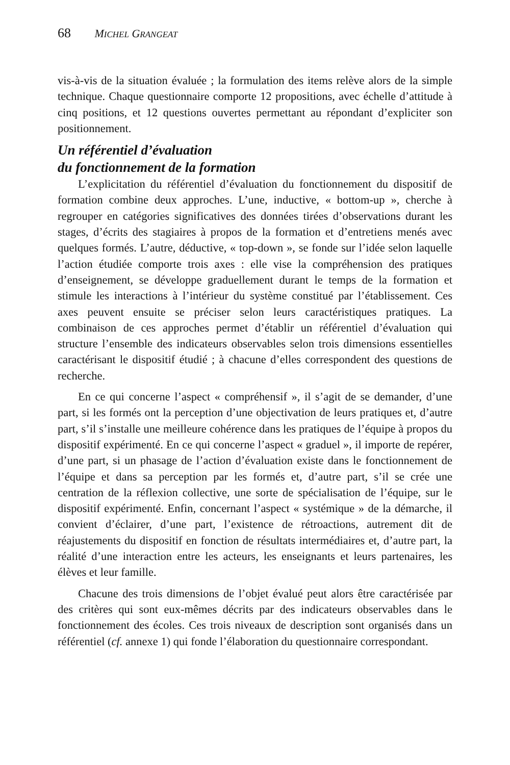68 MICHEL GRANGEAT
vis-à-vis de la situation évaluée ; la formulation des items relève alors de la simple technique. Chaque questionnaire comporte 12 propositions, avec échelle d’attitude à cinq positions, et 12 questions ouvertes permettant au répondant d’expliciter son positionnement.
Un référentiel d’évaluation
du fonctionnement de la formation
L’explicitation du référentiel d’évaluation du fonctionnement du dispositif de formation combine deux approches. L’une, inductive, « bottom-up », cherche à regrouper en catégories significatives des données tirées d’observations durant les stages, d’écrits des stagiaires à propos de la formation et d’entretiens menés avec quelques formés. L’autre, déductive, « top-down », se fonde sur l’idée selon laquelle l’action étudiée comporte trois axes : elle vise la compréhension des pratiques d’enseignement, se développe graduellement durant le temps de la formation et stimule les interactions à l’intérieur du système constitué par l’établissement. Ces axes peuvent ensuite se préciser selon leurs caractéristiques pratiques. La combinaison de ces approches permet d’établir un référentiel d’évaluation qui structure l’ensemble des indicateurs observables selon trois dimensions essentielles caractérisant le dispositif étudié ; à chacune d’elles correspondent des questions de recherche.
En ce qui concerne l’aspect « compréhensif », il s’agit de se demander, d’une part, si les formés ont la perception d’une objectivation de leurs pratiques et, d’autre part, s’il s’installe une meilleure cohérence dans les pratiques de l’équipe à propos du dispositif expérimenté. En ce qui concerne l’aspect « graduel », il importe de repérer, d’une part, si un phasage de l’action d’évaluation existe dans le fonctionnement de l’équipe et dans sa perception par les formés et, d’autre part, s’il se crée une centration de la réflexion collective, une sorte de spécialisation de l’équipe, sur le dispositif expérimenté. Enfin, concernant l’aspect « systémique » de la démarche, il convient d’éclairer, d’une part, l’existence de rétroactions, autrement dit de réajustements du dispositif en fonction de résultats intermédiaires et, d’autre part, la réalité d’une interaction entre les acteurs, les enseignants et leurs partenaires, les élèves et leur famille.
Chacune des trois dimensions de l’objet évalué peut alors être caractérisée par des critères qui sont eux-mêmes décrits par des indicateurs observables dans le fonctionnement des écoles. Ces trois niveaux de description sont organisés dans un référentiel (cf. annexe 1) qui fonde l’élaboration du questionnaire correspondant.